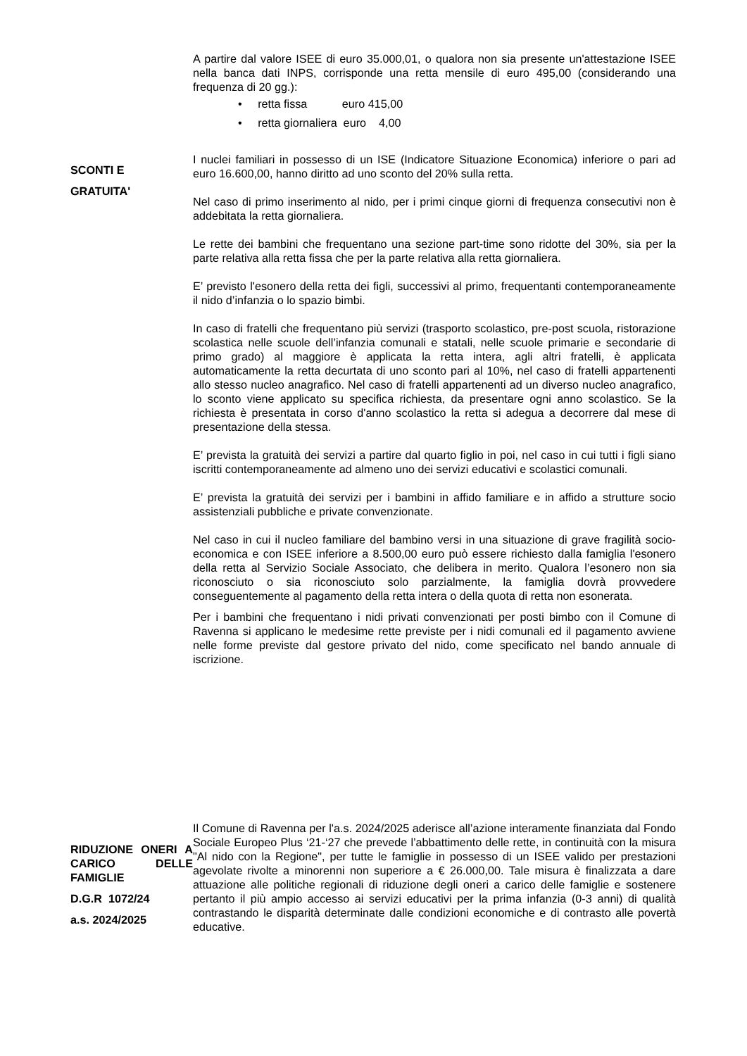A partire dal valore ISEE di euro 35.000,01, o qualora non sia presente un'attestazione ISEE nella banca dati INPS, corrisponde una retta mensile di euro 495,00 (considerando una frequenza di 20 gg.):
• retta fissa euro 415,00
• retta giornaliera euro 4,00
SCONTI E
GRATUITA'
I nuclei familiari in possesso di un ISE (Indicatore Situazione Economica) inferiore o pari ad euro 16.600,00, hanno diritto ad uno sconto del 20% sulla retta.
Nel caso di primo inserimento al nido, per i primi cinque giorni di frequenza consecutivi non è addebitata la retta giornaliera.
Le rette dei bambini che frequentano una sezione part-time sono ridotte del 30%, sia per la parte relativa alla retta fissa che per la parte relativa alla retta giornaliera.
E’ previsto l'esonero della retta dei figli, successivi al primo, frequentanti contemporaneamente il nido d’infanzia o lo spazio bimbi.
In caso di fratelli che frequentano più servizi (trasporto scolastico, pre-post scuola, ristorazione scolastica nelle scuole dell’infanzia comunali e statali, nelle scuole primarie e secondarie di primo grado) al maggiore è applicata la retta intera, agli altri fratelli, è applicata automaticamente la retta decurtata di uno sconto pari al 10%, nel caso di fratelli appartenenti allo stesso nucleo anagrafico. Nel caso di fratelli appartenenti ad un diverso nucleo anagrafico, lo sconto viene applicato su specifica richiesta, da presentare ogni anno scolastico. Se la richiesta è presentata in corso d'anno scolastico la retta si adegua a decorrere dal mese di presentazione della stessa.
E’ prevista la gratuità dei servizi a partire dal quarto figlio in poi, nel caso in cui tutti i figli siano iscritti contemporaneamente ad almeno uno dei servizi educativi e scolastici comunali.
E’ prevista la gratuità dei servizi per i bambini in affido familiare e in affido a strutture socio assistenziali pubbliche e private convenzionate.
Nel caso in cui il nucleo familiare del bambino versi in una situazione di grave fragilità socio-economica e con ISEE inferiore a 8.500,00 euro può essere richiesto dalla famiglia l'esonero della retta al Servizio Sociale Associato, che delibera in merito. Qualora l’esonero non sia riconosciuto o sia riconosciuto solo parzialmente, la famiglia dovrà provvedere conseguentemente al pagamento della retta intera o della quota di retta non esonerata.
Per i bambini che frequentano i nidi privati convenzionati per posti bimbo con il Comune di Ravenna si applicano le medesime rette previste per i nidi comunali ed il pagamento avviene nelle forme previste dal gestore privato del nido, come specificato nel bando annuale di iscrizione.
RIDUZIONE ONERI A CARICO DELLE FAMIGLIE
D.G.R 1072/24
a.s. 2024/2025
Il Comune di Ravenna per l'a.s. 2024/2025 aderisce all’azione interamente finanziata dal Fondo Sociale Europeo Plus ‘21-‘27 che prevede l’abbattimento delle rette, in continuità con la misura "Al nido con la Regione", per tutte le famiglie in possesso di un ISEE valido per prestazioni agevolate rivolte a minorenni non superiore a € 26.000,00. Tale misura è finalizzata a dare attuazione alle politiche regionali di riduzione degli oneri a carico delle famiglie e sostenere pertanto il più ampio accesso ai servizi educativi per la prima infanzia (0-3 anni) di qualità contrastando le disparità determinate dalle condizioni economiche e di contrasto alle povertà educative.